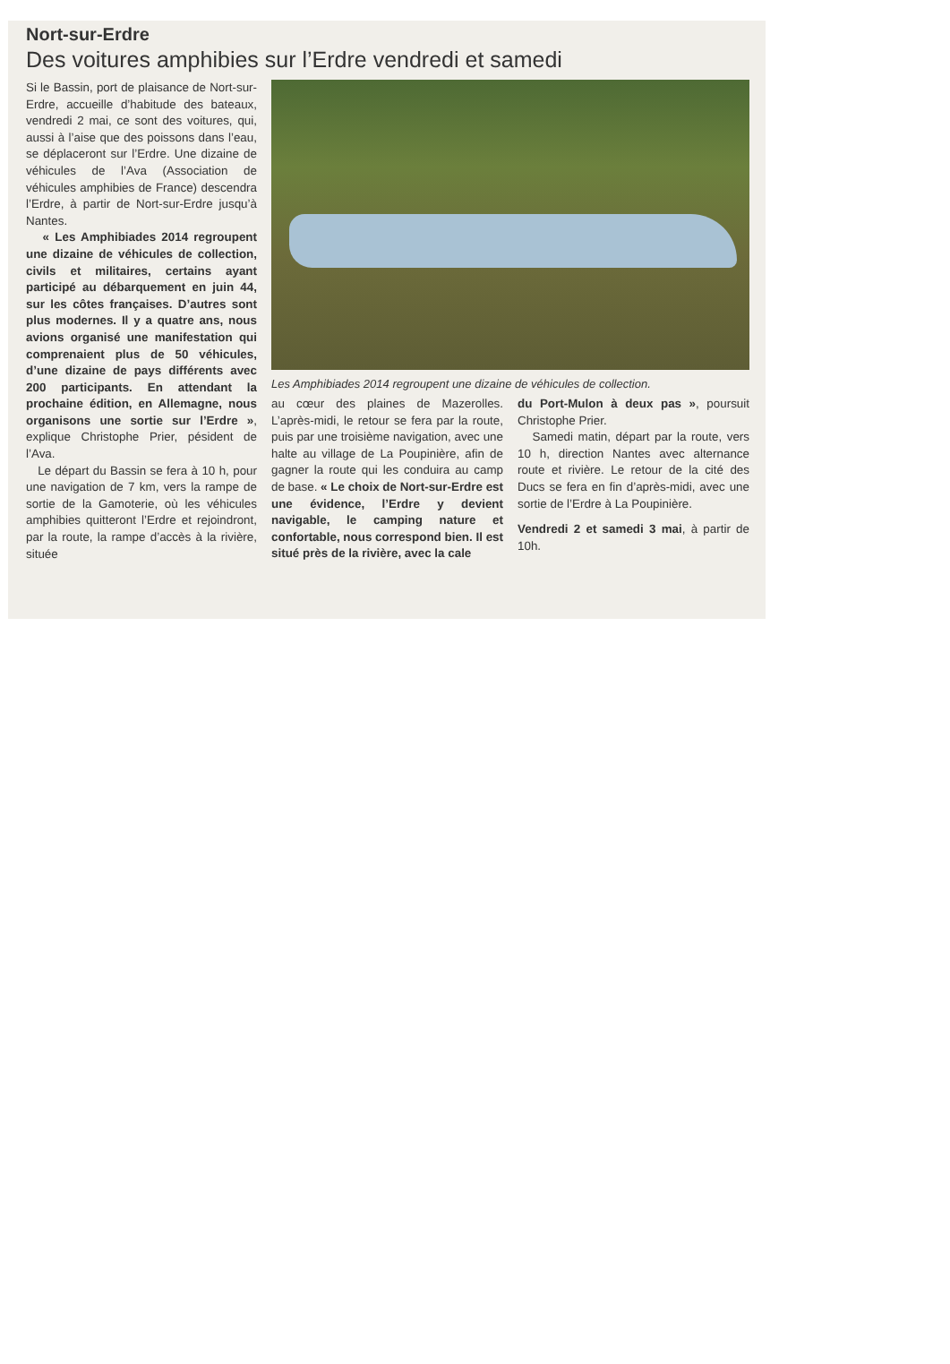Nort-sur-Erdre
Des voitures amphibies sur l’Erdre vendredi et samedi
Si le Bassin, port de plaisance de Nort-sur-Erdre, accueille d’habitude des bateaux, vendredi 2 mai, ce sont des voitures, qui, aussi à l’aise que des poissons dans l’eau, se déplaceront sur l’Erdre. Une dizaine de véhicules de l’Ava (Association de véhicules amphibies de France) descendra l’Erdre, à partir de Nort-sur-Erdre jusqu’à Nantes.
« Les Amphibiades 2014 regroupent une dizaine de véhicules de collection, civils et militaires, certains ayant participé au débarquement en juin 44, sur les côtes françaises. D’autres sont plus modernes. Il y a quatre ans, nous avions organisé une manifestation qui comprenaient plus de 50 véhicules, d’une dizaine de pays différents avec 200 participants. En attendant la prochaine édition, en Allemagne, nous organisons une sortie sur l’Erdre », explique Christophe Prier, pésident de l’Ava.
Le départ du Bassin se fera à 10 h, pour une navigation de 7 km, vers la rampe de sortie de la Gamoterie, où les véhicules amphibies quitteront l’Erdre et rejoindront, par la route, la rampe d’accès à la rivière, située
Les Amphibiades 2014 regroupent une dizaine de véhicules de collection.
au cœur des plaines de Mazerolles. L’après-midi, le retour se fera par la route, puis par une troisième navigation, avec une halte au village de La Poupinière, afin de gagner la route qui les conduira au camp de base. « Le choix de Nort-sur-Erdre est une évidence, l’Erdre y devient navigable, le camping nature et confortable, nous correspond bien. Il est situé près de la rivière, avec la cale
du Port-Mulon à deux pas », poursuit Christophe Prier.
Samedi matin, départ par la route, vers 10 h, direction Nantes avec alternance route et rivière. Le retour de la cité des Ducs se fera en fin d’après-midi, avec une sortie de l’Erdre à La Poupinière.
Vendredi 2 et samedi 3 mai, à partir de 10h.